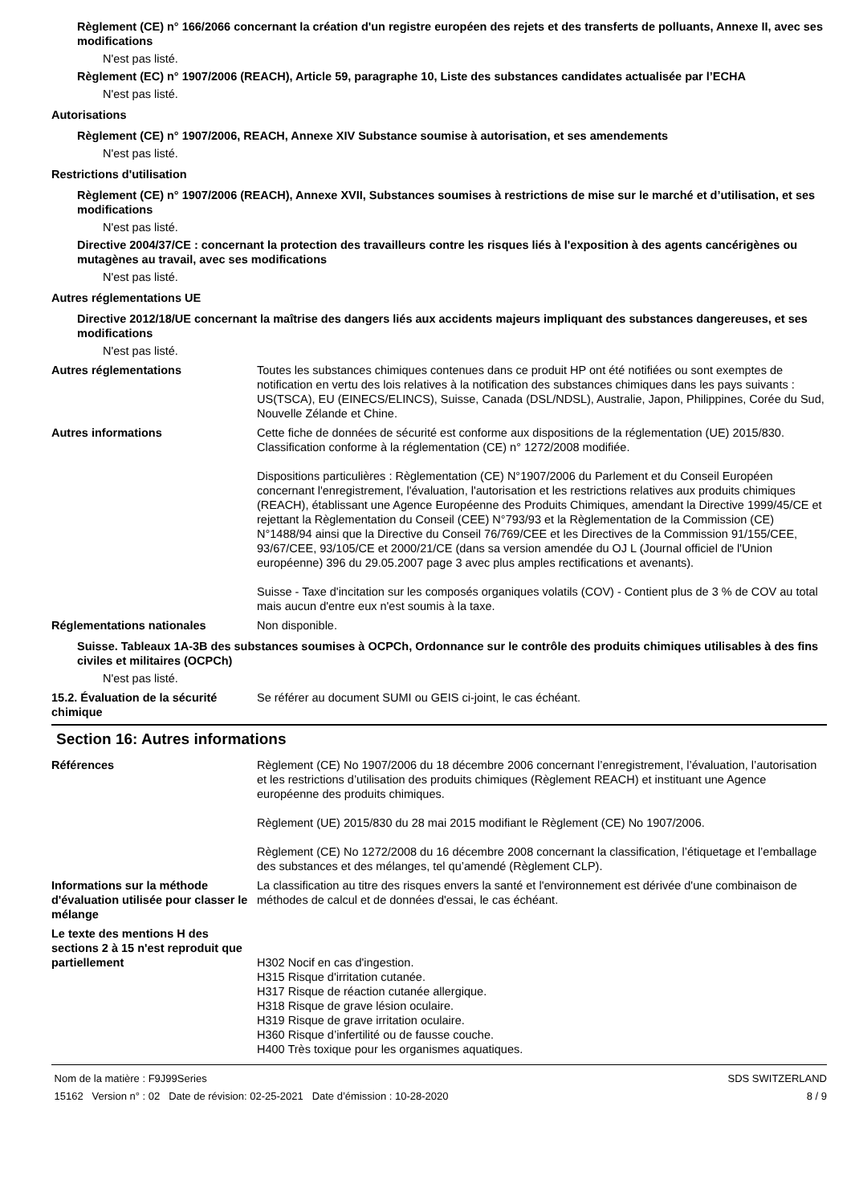Règlement (CE) n° 166/2066 concernant la création d'un registre européen des rejets et des transferts de polluants, Annexe II, avec ses modifications
N'est pas listé.
Règlement (EC) n° 1907/2006 (REACH), Article 59, paragraphe 10, Liste des substances candidates actualisée par l’ECHA
N'est pas listé.
Autorisations
Règlement (CE) n° 1907/2006, REACH, Annexe XIV Substance soumise à autorisation, et ses amendements
N'est pas listé.
Restrictions d'utilisation
Règlement (CE) n° 1907/2006 (REACH), Annexe XVII, Substances soumises à restrictions de mise sur le marché et d’utilisation, et ses modifications
N'est pas listé.
Directive 2004/37/CE : concernant la protection des travailleurs contre les risques liés à l'exposition à des agents cancérigènes ou mutagènes au travail, avec ses modifications
N'est pas listé.
Autres réglementations UE
Directive 2012/18/UE concernant la maîtrise des dangers liés aux accidents majeurs impliquant des substances dangereuses, et ses modifications
N'est pas listé.
Autres réglementations
Toutes les substances chimiques contenues dans ce produit HP ont été notifiées ou sont exemptes de notification en vertu des lois relatives à la notification des substances chimiques dans les pays suivants : US(TSCA), EU (EINECS/ELINCS), Suisse, Canada (DSL/NDSL), Australie, Japon, Philippines, Corée du Sud, Nouvelle Zélande et Chine.
Autres informations
Cette fiche de données de sécurité est conforme aux dispositions de la réglementation (UE) 2015/830. Classification conforme à la réglementation (CE) n° 1272/2008 modifiée.
Dispositions particulières : Règlementation (CE) N°1907/2006 du Parlement et du Conseil Européen concernant l'enregistrement, l'évaluation, l'autorisation et les restrictions relatives aux produits chimiques (REACH), établissant une Agence Européenne des Produits Chimiques, amendant la Directive 1999/45/CE et rejettant la Règlementation du Conseil (CEE) N°793/93 et la Règlementation de la Commission (CE) N°1488/94 ainsi que la Directive du Conseil 76/769/CEE et les Directives de la Commission 91/155/CEE, 93/67/CEE, 93/105/CE et 2000/21/CE (dans sa version amendée du OJ L (Journal officiel de l'Union européenne) 396 du 29.05.2007 page 3 avec plus amples rectifications et avenants).
Suisse - Taxe d'incitation sur les composés organiques volatils (COV) - Contient plus de 3 % de COV au total mais aucun d'entre eux n'est soumis à la taxe.
Réglementations nationales
Non disponible.
Suisse. Tableaux 1A-3B des substances soumises à OCPCh, Ordonnance sur le contrôle des produits chimiques utilisables à des fins civiles et militaires (OCPCh)
N'est pas listé.
15.2. Évaluation de la sécurité chimique
Se référer au document SUMI ou GEIS ci-joint, le cas échéant.
Section 16: Autres informations
Références
Règlement (CE) No 1907/2006 du 18 décembre 2006 concernant l’enregistrement, l’évaluation, l’autorisation et les restrictions d’utilisation des produits chimiques (Règlement REACH) et instituant une Agence européenne des produits chimiques.
Règlement (UE) 2015/830 du 28 mai 2015 modifiant le Règlement (CE) No 1907/2006.
Règlement (CE) No 1272/2008 du 16 décembre 2008 concernant la classification, l’étiquetage et l’emballage des substances et des mélanges, tel qu’amendé (Règlement CLP).
Informations sur la méthode d'évaluation utilisée pour classer le mélange
La classification au titre des risques envers la santé et l'environnement est dérivée d'une combinaison de méthodes de calcul et de données d'essai, le cas échéant.
Le texte des mentions H des sections 2 à 15 n'est reproduit que partiellement
H302 Nocif en cas d'ingestion.
H315 Risque d'irritation cutanée.
H317 Risque de réaction cutanée allergique.
H318 Risque de grave lésion oculaire.
H319 Risque de grave irritation oculaire.
H360 Risque d’infertilité ou de fausse couche.
H400 Très toxique pour les organismes aquatiques.
Nom de la matière : F9J99Series
15162 Version n° : 02 Date de révision: 02-25-2021 Date d’émission : 10-28-2020
SDS SWITZERLAND
8 / 9